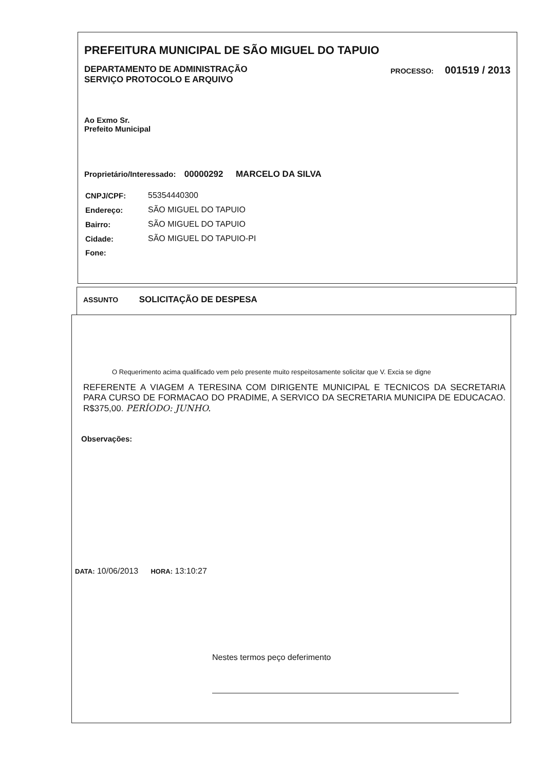PREFEITURA MUNICIPAL DE SÃO MIGUEL DO TAPUIO
DEPARTAMENTO DE ADMINISTRAÇÃO
SERVIÇO PROTOCOLO E ARQUIVO
PROCESSO: 001519 / 2013
Ao Exmo Sr.
Prefeito Municipal
Proprietário/Interessado: 00000292 MARCELO DA SILVA
| CNPJ/CPF: | 55354440300 |
| Endereço: | SÃO MIGUEL DO TAPUIO |
| Bairro: | SÃO MIGUEL DO TAPUIO |
| Cidade: | SÃO MIGUEL DO TAPUIO-PI |
| Fone: | |
ASSUNTO SOLICITAÇÃO DE DESPESA
O Requerimento acima qualificado vem pelo presente muito respeitosamente solicitar que V. Excia se digne
REFERENTE A VIAGEM A TERESINA COM DIRIGENTE MUNICIPAL E TECNICOS DA SECRETARIA PARA CURSO DE FORMACAO DO PRADIME, A SERVICO DA SECRETARIA MUNICIPA DE EDUCACAO. R$375,00. PERÍODO: JUNHO.
Observações:
DATA: 10/06/2013 HORA: 13:10:27
Nestes termos peço deferimento